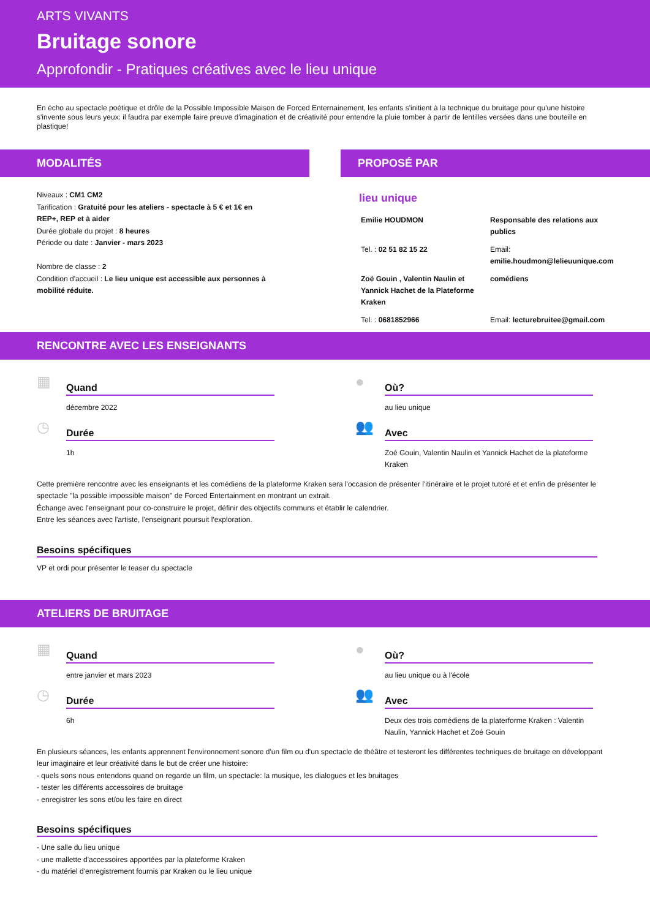ARTS VIVANTS
Bruitage sonore
Approfondir - Pratiques créatives avec le lieu unique
En écho au spectacle poétique et drôle de la Possible Impossible Maison de Forced Enternainement, les enfants s'initient à la technique du bruitage pour qu'une histoire s'invente sous leurs yeux: il faudra par exemple faire preuve d'imagination et de créativité pour entendre la pluie tomber à partir de lentilles versées dans une bouteille en plastique!
MODALITÉS
Niveaux : CM1 CM2
Tarification : Gratuité pour les ateliers - spectacle à 5 € et 1€ en REP+, REP et à aider
Durée globale du projet : 8 heures
Période ou date : Janvier - mars 2023
Nombre de classe : 2
Condition d'accueil : Le lieu unique est accessible aux personnes à mobilité réduite.
PROPOSÉ PAR
lieu unique
Emilie HOUDMON Responsable des relations aux publics Tel. : 02 51 82 15 22 Email:
emilie.houdmon@lelieuunique.com Zoé Gouin , Valentin Naulin et Yannick Hachet de la Plateforme Kraken comédiens Tel. : 0681852966 Email: lecturebruitee@gmail.com
RENCONTRE AVEC LES ENSEIGNANTS
▦
Quand
décembre 2022
●
Où?
au lieu unique
◷
Durée
1h
👥
Avec
Zoé Gouin, Valentin Naulin et Yannick Hachet de la plateforme Kraken
Cette première rencontre avec les enseignants et les comédiens de la plateforme Kraken sera l'occasion de présenter l'itinéraire et le projet tutoré et et enfin de présenter le spectacle "la possible impossible maison" de Forced Entertainment en montrant un extrait.
Échange avec l'enseignant pour co-construire le projet, définir des objectifs communs et établir le calendrier.
Entre les séances avec l'artiste, l'enseignant poursuit l'exploration.
Besoins spécifiques
VP et ordi pour présenter le teaser du spectacle
ATELIERS DE BRUITAGE
▦
Quand
entre janvier et mars 2023
●
Où?
au lieu unique ou à l'école
◷
Durée
6h
👥
Avec
Deux des trois comédiens de la platerforme Kraken : Valentin Naulin, Yannick Hachet et Zoé Gouin
En plusieurs séances, les enfants apprennent l'environnement sonore d'un film ou d'un spectacle de théâtre et testeront les différentes techniques de bruitage en développant leur imaginaire et leur créativité dans le but de créer une histoire:
- quels sons nous entendons quand on regarde un film, un spectacle: la musique, les dialogues et les bruitages
- tester les différents accessoires de bruitage
- enregistrer les sons et/ou les faire en direct
Besoins spécifiques
- Une salle du lieu unique
- une mallette d'accessoires apportées par la plateforme Kraken
- du matériel d'enregistrement fournis par Kraken ou le lieu unique